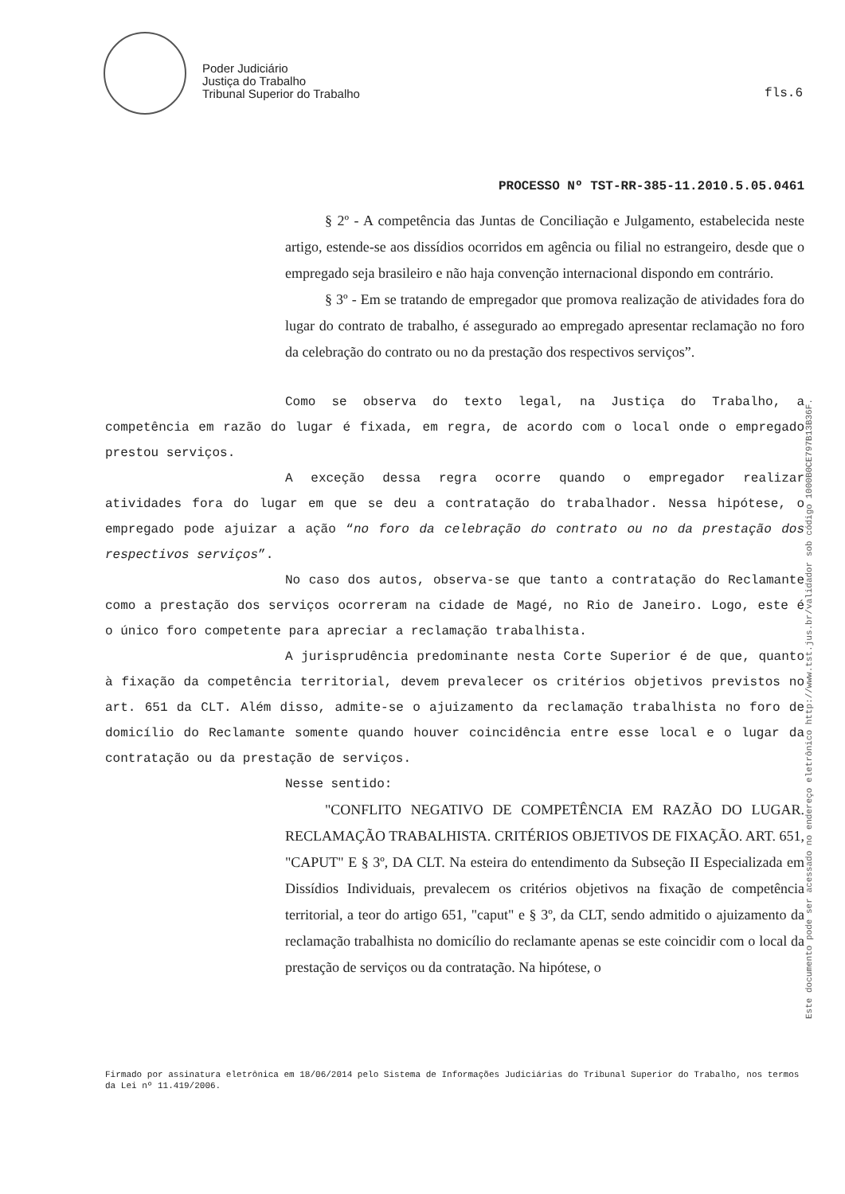Poder Judiciário
Justiça do Trabalho
Tribunal Superior do Trabalho
fls.6
PROCESSO Nº TST-RR-385-11.2010.5.05.0461
§ 2º - A competência das Juntas de Conciliação e Julgamento, estabelecida neste artigo, estende-se aos dissídios ocorridos em agência ou filial no estrangeiro, desde que o empregado seja brasileiro e não haja convenção internacional dispondo em contrário.
§ 3º - Em se tratando de empregador que promova realização de atividades fora do lugar do contrato de trabalho, é assegurado ao empregado apresentar reclamação no foro da celebração do contrato ou no da prestação dos respectivos serviços”.
Como se observa do texto legal, na Justiça do Trabalho, a competência em razão do lugar é fixada, em regra, de acordo com o local onde o empregado prestou serviços.
A exceção dessa regra ocorre quando o empregador realizar atividades fora do lugar em que se deu a contratação do trabalhador. Nessa hipótese, o empregado pode ajuizar a ação “no foro da celebração do contrato ou no da prestação dos respectivos serviços”.
No caso dos autos, observa-se que tanto a contratação do Reclamante como a prestação dos serviços ocorreram na cidade de Magé, no Rio de Janeiro. Logo, este é o único foro competente para apreciar a reclamação trabalhista.
A jurisprudência predominante nesta Corte Superior é de que, quanto à fixação da competência territorial, devem prevalecer os critérios objetivos previstos no art. 651 da CLT. Além disso, admite-se o ajuizamento da reclamação trabalhista no foro de domicílio do Reclamante somente quando houver coincidência entre esse local e o lugar da contratação ou da prestação de serviços.
Nesse sentido:
"CONFLITO NEGATIVO DE COMPETÊNCIA EM RAZÃO DO LUGAR. RECLAMAÇÃO TRABALHISTA. CRITÉRIOS OBJETIVOS DE FIXAÇÃO. ART. 651, "CAPUT" E § 3º, DA CLT. Na esteira do entendimento da Subseção II Especializada em Dissídios Individuais, prevalecem os critérios objetivos na fixação de competência territorial, a teor do artigo 651, "caput" e § 3º, da CLT, sendo admitido o ajuizamento da reclamação trabalhista no domicílio do reclamante apenas se este coincidir com o local da prestação de serviços ou da contratação. Na hipótese, o
Este documento pode ser acessado no endereço eletrônico http://www.tst.jus.br/validador sob código 1000B0CE797B13B36F.
Firmado por assinatura eletrônica em 18/06/2014 pelo Sistema de Informações Judiciárias do Tribunal Superior do Trabalho, nos termos da Lei nº 11.419/2006.